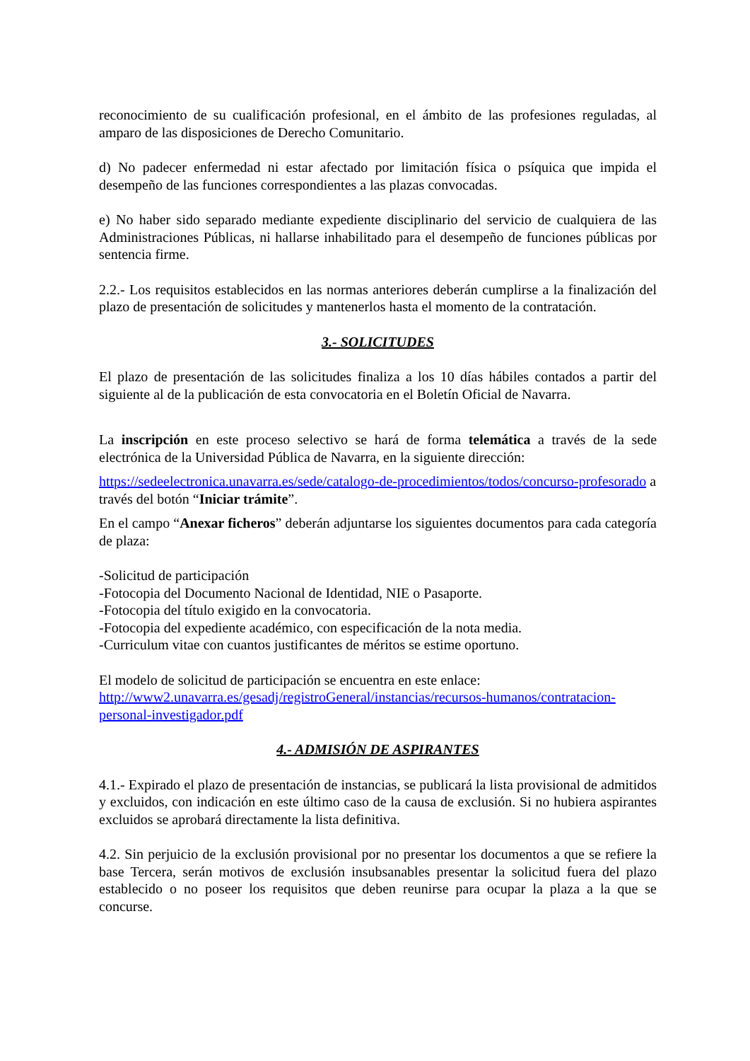reconocimiento de su cualificación profesional, en el ámbito de las profesiones reguladas, al amparo de las disposiciones de Derecho Comunitario.
d) No padecer enfermedad ni estar afectado por limitación física o psíquica que impida el desempeño de las funciones correspondientes a las plazas convocadas.
e) No haber sido separado mediante expediente disciplinario del servicio de cualquiera de las Administraciones Públicas, ni hallarse inhabilitado para el desempeño de funciones públicas por sentencia firme.
2.2.- Los requisitos establecidos en las normas anteriores deberán cumplirse a la finalización del plazo de presentación de solicitudes y mantenerlos hasta el momento de la contratación.
3.- SOLICITUDES
El plazo de presentación de las solicitudes finaliza a los 10 días hábiles contados a partir del siguiente al de la publicación de esta convocatoria en el Boletín Oficial de Navarra.
La inscripción en este proceso selectivo se hará de forma telemática a través de la sede electrónica de la Universidad Pública de Navarra, en la siguiente dirección:
https://sedeelectronica.unavarra.es/sede/catalogo-de-procedimientos/todos/concurso-profesorado a través del botón “Iniciar trámite”.
En el campo “Anexar ficheros” deberán adjuntarse los siguientes documentos para cada categoría de plaza:
-Solicitud de participación
-Fotocopia del Documento Nacional de Identidad, NIE o Pasaporte.
-Fotocopia del título exigido en la convocatoria.
-Fotocopia del expediente académico, con especificación de la nota media.
-Curriculum vitae con cuantos justificantes de méritos se estime oportuno.
El modelo de solicitud de participación se encuentra en este enlace:
http://www2.unavarra.es/gesadj/registroGeneral/instancias/recursos-humanos/contratacion-personal-investigador.pdf
4.- ADMISIÓN DE ASPIRANTES
4.1.- Expirado el plazo de presentación de instancias, se publicará la lista provisional de admitidos y excluidos, con indicación en este último caso de la causa de exclusión. Si no hubiera aspirantes excluidos se aprobará directamente la lista definitiva.
4.2. Sin perjuicio de la exclusión provisional por no presentar los documentos a que se refiere la base Tercera, serán motivos de exclusión insubsanables presentar la solicitud fuera del plazo establecido o no poseer los requisitos que deben reunirse para ocupar la plaza a la que se concurse.